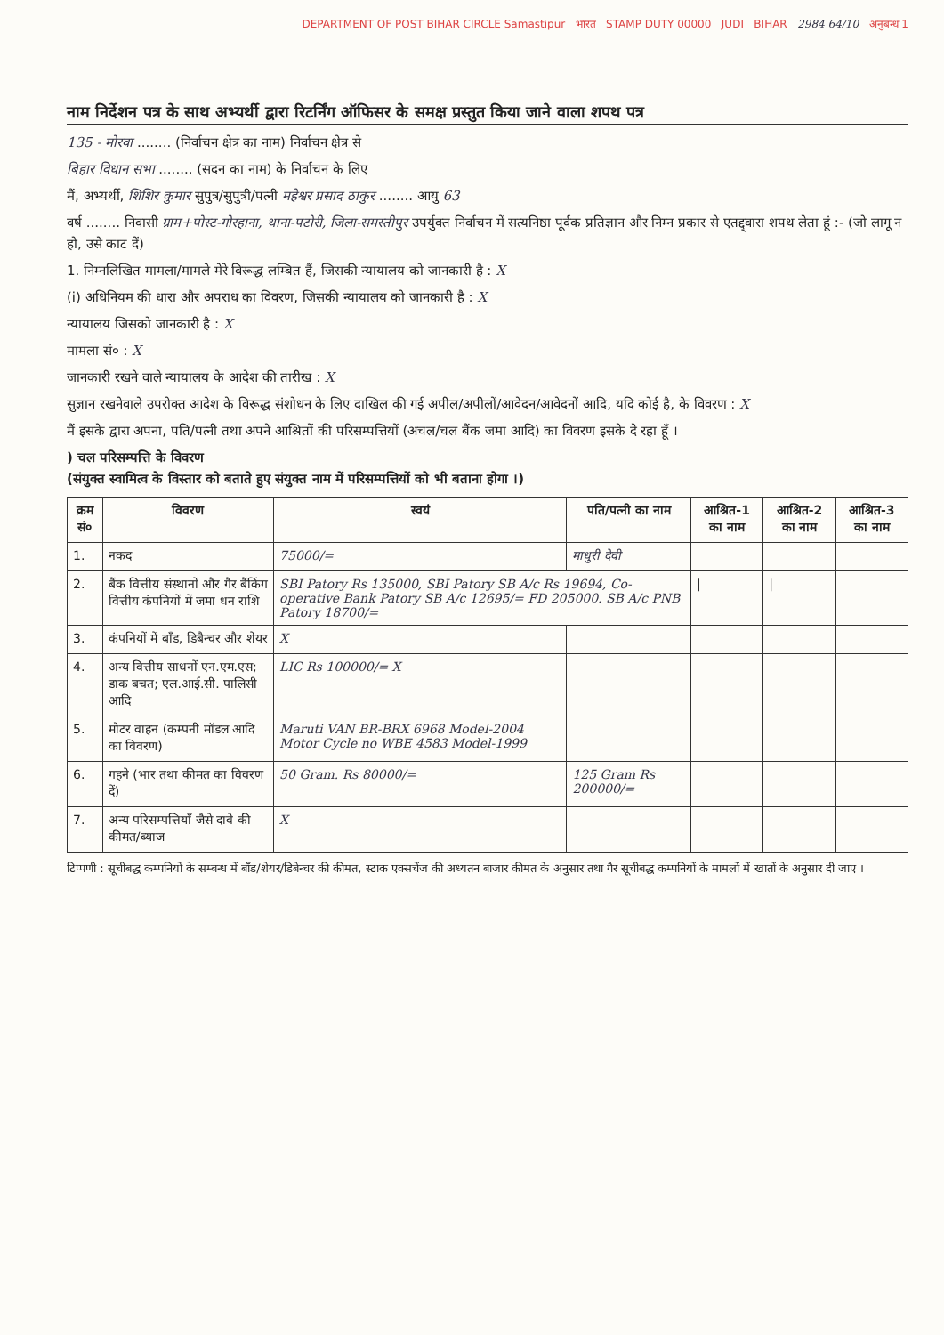DEPARTMENT OF POST BIHAR CIRCLE Samastipur भारत STAMP DUTY 00000 JUDI BIHAR 2984 64/10 अनुबन्ध 1
नाम निर्देशन पत्र के साथ अभ्यर्थी द्वारा रिटर्निंग ऑफिसर के समक्ष प्रस्तुत किया जाने वाला शपथ पत्र
135 - मोरवा ........ (निर्वाचन क्षेत्र का नाम) निर्वाचन क्षेत्र से
बिहार विधान सभा ........ (सदन का नाम) के निर्वाचन के लिए
मैं, अभ्यर्थी, शिशिर कुमार सुपुत्र/सुपुत्री/पत्नी महेश्वर प्रसाद ठाकुर ........ आयु 63
वर्ष ........ निवासी ग्राम+पोस्ट-गोरहाना, थाना-पटोरी, जिला-समस्तीपुर उपर्युक्त निर्वाचन में सत्यनिष्ठा पूर्वक प्रतिज्ञान और निम्न प्रकार से एतद्द्वारा शपथ लेता हूं :- (जो लागू न हो, उसे काट दें)
1. निम्नलिखित मामला/मामले मेरे विरूद्ध लम्बित हैं, जिसकी न्यायालय को जानकारी है : X
(i) अधिनियम की धारा और अपराध का विवरण, जिसकी न्यायालय को जानकारी है : X
न्यायालय जिसको जानकारी है : X
मामला सं० : X
जानकारी रखने वाले न्यायालय के आदेश की तारीख : X
सुज्ञान रखनेवाले उपरोक्त आदेश के विरूद्ध संशोधन के लिए दाखिल की गई अपील/अपीलों/आवेदन/आवेदनों आदि, यदि कोई है, के विवरण : X
मैं इसके द्वारा अपना, पति/पत्नी तथा अपने आश्रितों की परिसम्पत्तियों (अचल/चल बैंक जमा आदि) का विवरण इसके दे रहा हूँ ।
) चल परिसम्पत्ति के विवरण
(संयुक्त स्वामित्व के विस्तार को बताते हुए संयुक्त नाम में परिसम्पत्तियों को भी बताना होगा ।)
| क्रम सं० | विवरण | स्वयं | पति/पत्नी का नाम | आश्रित-1 का नाम | आश्रित-2 का नाम | आश्रित-3 का नाम |
| --- | --- | --- | --- | --- | --- | --- |
| 1. | नकद | 75000/= | माधुरी देवी | | | |
| 2. | बैंक वित्तीय संस्थानों और गैर बैंकिंग वित्तीय कंपनियों में जमा धन राशि | SBI Patory Rs 135000, SBI Patory SB A/c Rs 19694, Co-operative Bank Patory SB A/c 12695/= FD 205000. SB A/c PNB Patory 18700/= | | / | / | |
| 3. | कंपनियों में बॉंड, डिबैन्चर और शेयर | X | | | | |
| 4. | अन्य वित्तीय साधनों एन.एम.एस; डाक बचत; एल.आई.सी. पालिसी आदि | LIC Rs 100000/= X | | | | |
| 5. | मोटर वाहन (कम्पनी मॉडल आदि का विवरण) | Maruti VAN BR-BRX 6968 Model-2004 Motor Cycle no WBE 4583 Model-1999 | | | | |
| 6. | गहने (भार तथा कीमत का विवरण दें) | 50 Gram. Rs 80000/= | 125 Gram Rs 200000/= | | | |
| 7. | अन्य परिसम्पत्तियाँ जैसे दावे की कीमत/ब्याज | X | | | | |
टिप्पणी : सूचीबद्ध कम्पनियों के सम्बन्ध में बॉंड/शेयर/डिबेन्चर की कीमत, स्टाक एक्सचेंज की अध्यतन बाजार कीमत के अनुसार तथा गैर सूचीबद्ध कम्पनियों के मामलों में खातों के अनुसार दी जाए ।